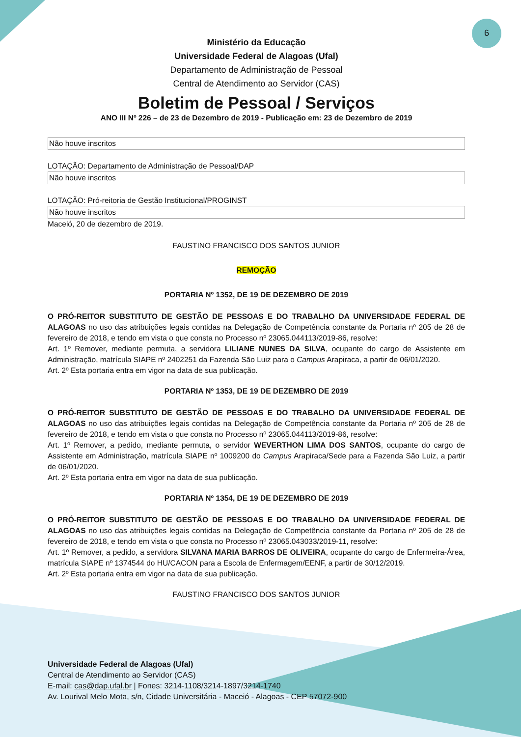6
Ministério da Educação
Universidade Federal de Alagoas (Ufal)
Departamento de Administração de Pessoal
Central de Atendimento ao Servidor (CAS)
Boletim de Pessoal / Serviços
ANO III Nº 226 – de 23 de Dezembro de 2019 - Publicação em: 23 de Dezembro de 2019
| Não houve inscritos |
LOTAÇÃO: Departamento de Administração de Pessoal/DAP
| Não houve inscritos |
LOTAÇÃO: Pró-reitoria de Gestão Institucional/PROGINST
| Não houve inscritos |
Maceió, 20 de dezembro de 2019.
FAUSTINO FRANCISCO DOS SANTOS JUNIOR
REMOÇÃO
PORTARIA Nº 1352, DE 19 DE DEZEMBRO DE 2019
O PRÓ-REITOR SUBSTITUTO DE GESTÃO DE PESSOAS E DO TRABALHO DA UNIVERSIDADE FEDERAL DE ALAGOAS no uso das atribuições legais contidas na Delegação de Competência constante da Portaria nº 205 de 28 de fevereiro de 2018, e tendo em vista o que consta no Processo nº 23065.044113/2019-86, resolve:
Art. 1º Remover, mediante permuta, a servidora LILIANE NUNES DA SILVA, ocupante do cargo de Assistente em Administração, matrícula SIAPE nº 2402251 da Fazenda São Luiz para o Campus Arapiraca, a partir de 06/01/2020.
Art. 2º Esta portaria entra em vigor na data de sua publicação.
PORTARIA Nº 1353, DE 19 DE DEZEMBRO DE 2019
O PRÓ-REITOR SUBSTITUTO DE GESTÃO DE PESSOAS E DO TRABALHO DA UNIVERSIDADE FEDERAL DE ALAGOAS no uso das atribuições legais contidas na Delegação de Competência constante da Portaria nº 205 de 28 de fevereiro de 2018, e tendo em vista o que consta no Processo nº 23065.044113/2019-86, resolve:
Art. 1º Remover, a pedido, mediante permuta, o servidor WEVERTHON LIMA DOS SANTOS, ocupante do cargo de Assistente em Administração, matrícula SIAPE nº 1009200 do Campus Arapiraca/Sede para a Fazenda São Luiz, a partir de 06/01/2020.
Art. 2º Esta portaria entra em vigor na data de sua publicação.
PORTARIA Nº 1354, DE 19 DE DEZEMBRO DE 2019
O PRÓ-REITOR SUBSTITUTO DE GESTÃO DE PESSOAS E DO TRABALHO DA UNIVERSIDADE FEDERAL DE ALAGOAS no uso das atribuições legais contidas na Delegação de Competência constante da Portaria nº 205 de 28 de fevereiro de 2018, e tendo em vista o que consta no Processo nº 23065.043033/2019-11, resolve:
Art. 1º Remover, a pedido, a servidora SILVANA MARIA BARROS DE OLIVEIRA, ocupante do cargo de Enfermeira-Área, matrícula SIAPE nº 1374544 do HU/CACON para a Escola de Enfermagem/EENF, a partir de 30/12/2019.
Art. 2º Esta portaria entra em vigor na data de sua publicação.
FAUSTINO FRANCISCO DOS SANTOS JUNIOR
Universidade Federal de Alagoas (Ufal)
Central de Atendimento ao Servidor (CAS)
E-mail: cas@dap.ufal.br | Fones: 3214-1108/3214-1897/3214-1740
Av. Lourival Melo Mota, s/n, Cidade Universitária - Maceió - Alagoas - CEP 57072-900